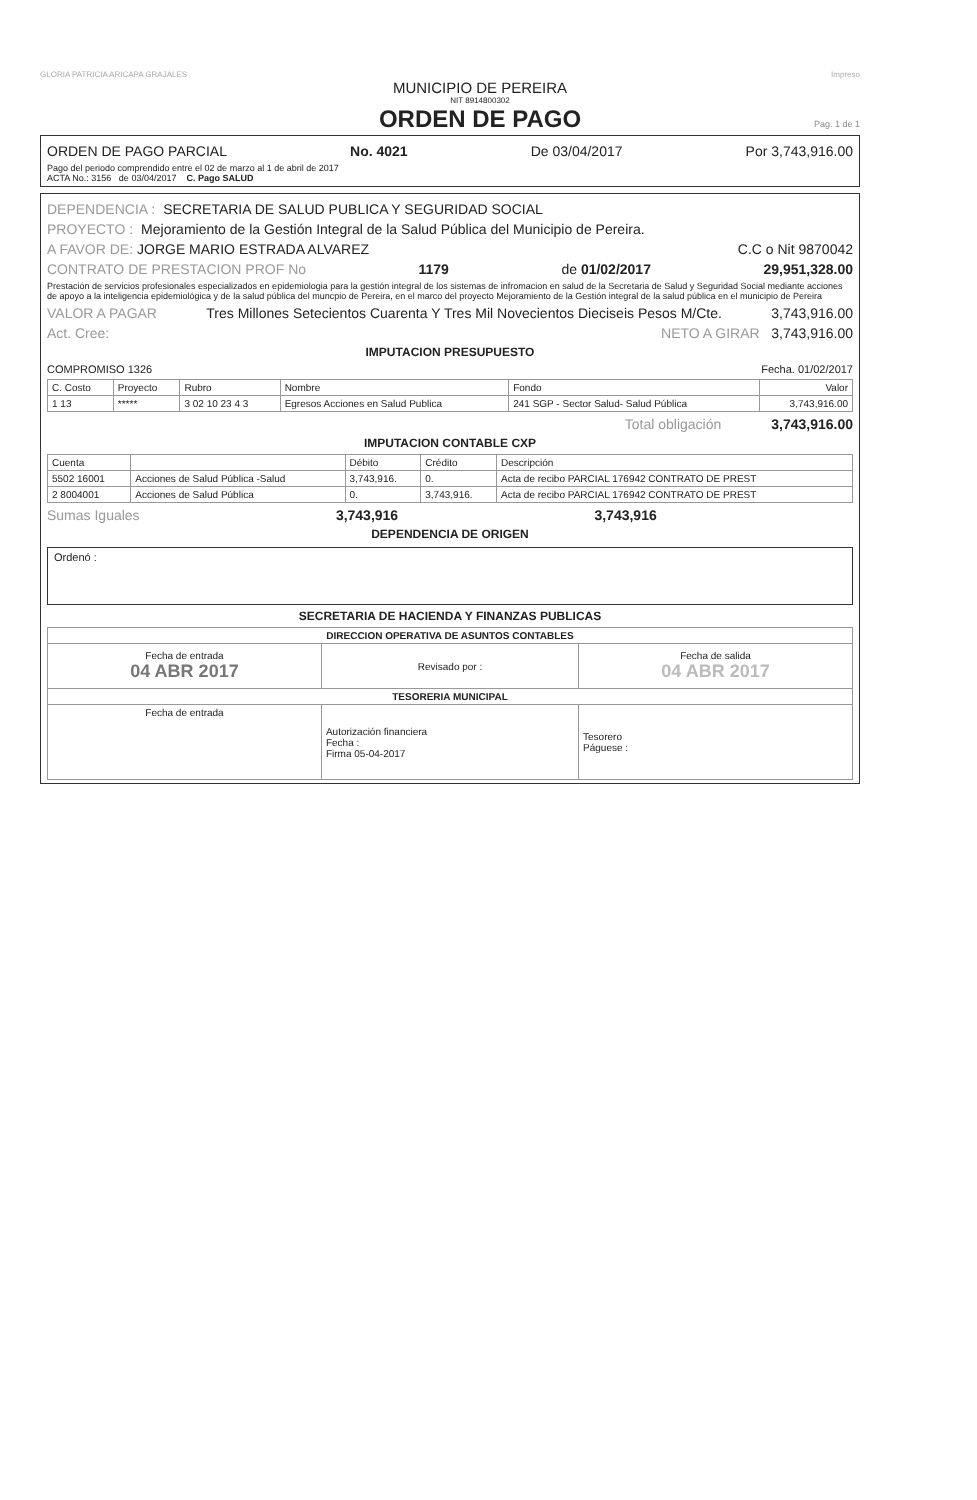GLORIA PATRICIA ARICAPA GRAJALES Impreso
MUNICIPIO DE PEREIRA
NIT 8914800302
ORDEN DE PAGO
Pag. 1 de 1
ORDEN DE PAGO PARCIAL No. 4021 De 03/04/2017 Por 3,743,916.00
Pago del periodo comprendido entre el 02 de marzo al 1 de abril de 2017
ACTA No.: 3156 de 03/04/2017 C. Pago SALUD
DEPENDENCIA : SECRETARIA DE SALUD PUBLICA Y SEGURIDAD SOCIAL
PROYECTO : Mejoramiento de la Gestión Integral de la Salud Pública del Municipio de Pereira.
A FAVOR DE: JORGE MARIO ESTRADA ALVAREZ C.C o Nit 9870042
CONTRATO DE PRESTACION PROF No 1179 de 01/02/2017 29,951,328.00
Prestación de servicios profesionales especializados en epidemiologia para la gestión integral de los sistemas de infromacion en salud de la Secretaria de Salud y Seguridad Social mediante acciones de apoyo a la inteligencia epidemiológica y de la salud pública del muncpio de Pereira, en el marco del proyecto Mejoramiento de la Gestión integral de la salud pública en el municipio de Pereira
VALOR A PAGAR Tres Millones Setecientos Cuarenta Y Tres Mil Novecientos Dieciseis Pesos M/Cte. 3,743,916.00
Act. Cree: NETO A GIRAR 3,743,916.00
IMPUTACION PRESUPUESTO
COMPROMISO 1326 Fecha. 01/02/2017
| C. Costo | Proyecto | Rubro | Nombre | Fondo | Valor |
| --- | --- | --- | --- | --- | --- |
| 1 13 | ***** | 3 02 10 23 4 3 | Egresos Acciones en Salud Publica | 241 SGP - Sector Salud- Salud Pública | 3,743,916.00 |
Total obligación 3,743,916.00
IMPUTACION CONTABLE CXP
| Cuenta | | Débito | Crédito | Descripción |
| --- | --- | --- | --- | --- |
| 5502 16001 | Acciones de Salud Pública -Salud | 3,743,916. | 0. | Acta de recibo PARCIAL 176942 CONTRATO DE PREST |
| 2 8004001 | Acciones de Salud Pública | 0. | 3,743,916. | Acta de recibo PARCIAL 176942 CONTRATO DE PREST |
Sumas Iguales 3,743,916 3,743,916
DEPENDENCIA DE ORIGEN
Ordenó :
SECRETARIA DE HACIENDA Y FINANZAS PUBLICAS
| DIRECCION OPERATIVA DE ASUNTOS CONTABLES | | |
| --- | --- | --- |
| Fecha de entrada 04 ABR 2017 | Revisado por : | Fecha de salida 04 ABR 2017 |
| TESORERIA MUNICIPAL | | |
| Fecha de entrada | Autorización financiera Fecha : Firma 05-04-2017 | Tesorero Páguese : |